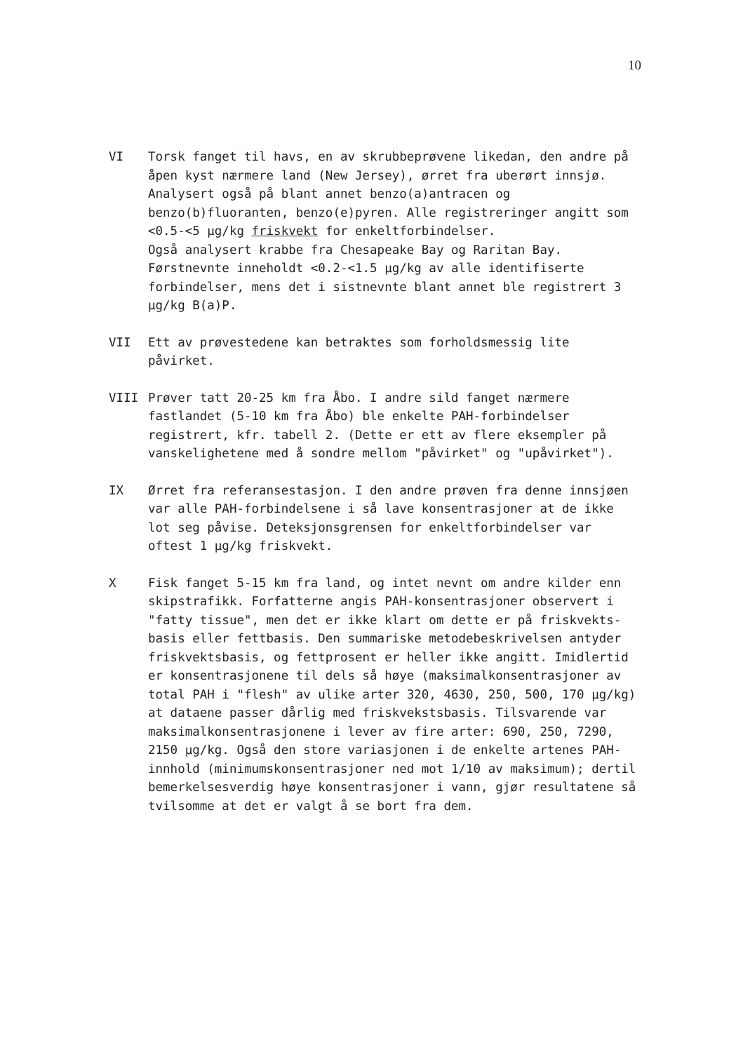10
VI Torsk fanget til havs, en av skrubbeprøvene likedan, den andre på åpen kyst nærmere land (New Jersey), ørret fra uberørt innsjø. Analysert også på blant annet benzo(a)antracen og benzo(b)fluoranten, benzo(e)pyren. Alle registreringer angitt som <0.5-<5 µg/kg friskvekt for enkeltforbindelser.
Også analysert krabbe fra Chesapeake Bay og Raritan Bay. Førstnevnte inneholdt <0.2-<1.5 µg/kg av alle identifiserte forbindelser, mens det i sistnevnte blant annet ble registrert 3 µg/kg B(a)P.
VII Ett av prøvestedene kan betraktes som forholdsmessig lite påvirket.
VIII Prøver tatt 20-25 km fra Åbo. I andre sild fanget nærmere fastlandet (5-10 km fra Åbo) ble enkelte PAH-forbindelser registrert, kfr. tabell 2. (Dette er ett av flere eksempler på vanskelighetene med å sondre mellom "påvirket" og "upåvirket").
IX Ørret fra referansestasjon. I den andre prøven fra denne innsjøen var alle PAH-forbindelsene i så lave konsentrasjoner at de ikke lot seg påvise. Deteksjonsgrensen for enkeltforbindelser var oftest 1 µg/kg friskvekt.
X Fisk fanget 5-15 km fra land, og intet nevnt om andre kilder enn skipstrafikk. Forfatterne angis PAH-konsentrasjoner observert i "fatty tissue", men det er ikke klart om dette er på friskvekts-basis eller fettbasis. Den summariske metodebeskrivelsen antyder friskvektsbasis, og fettprosent er heller ikke angitt. Imidlertid er konsentrasjonene til dels så høye (maksimalkonsentrasjoner av total PAH i "flesh" av ulike arter 320, 4630, 250, 500, 170 µg/kg) at dataene passer dårlig med friskvekstsbasis. Tilsvarende var maksimalkonsentrasjonene i lever av fire arter: 690, 250, 7290, 2150 µg/kg. Også den store variasjonen i de enkelte artenes PAH-innhold (minimumskonsentrasjoner ned mot 1/10 av maksimum); dertil bemerkelsesverdig høye konsentrasjoner i vann, gjør resultatene så tvilsomme at det er valgt å se bort fra dem.